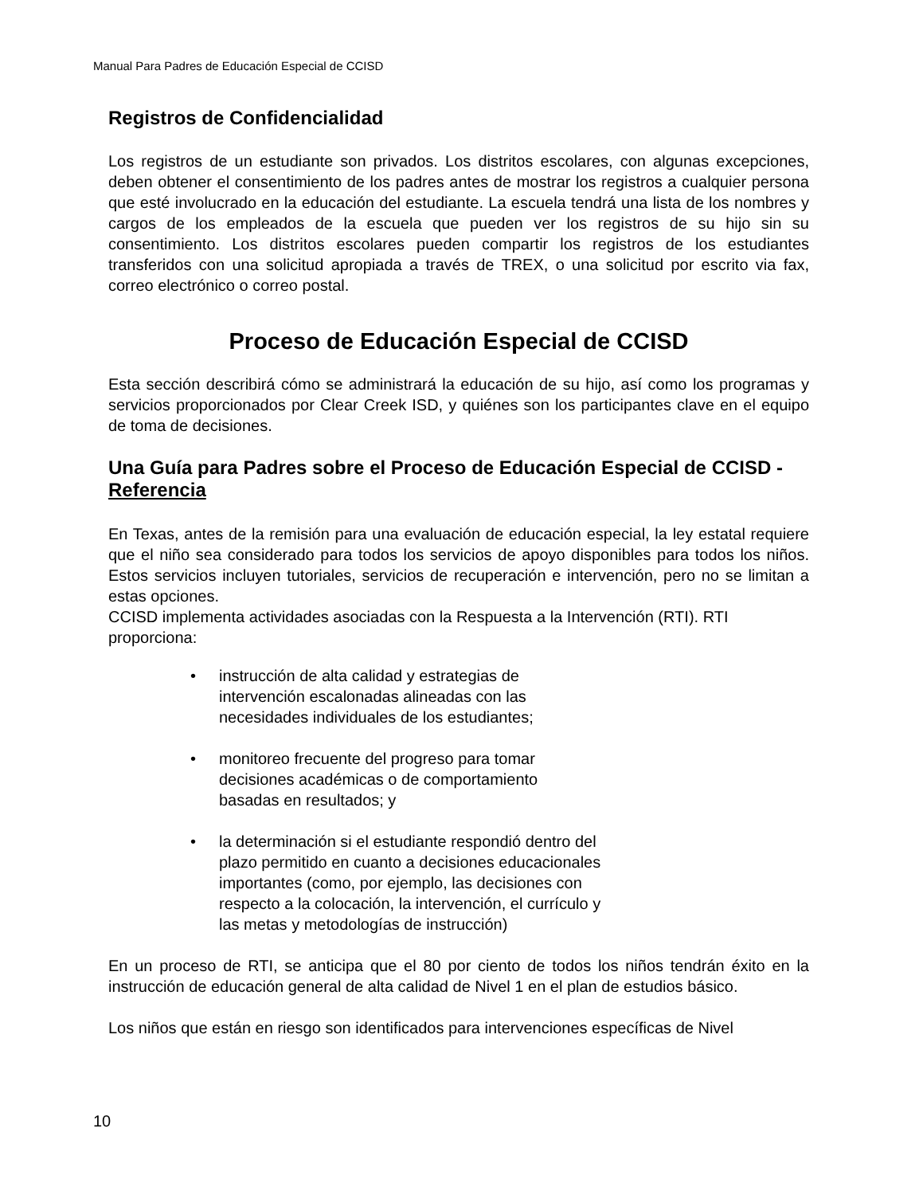Manual Para Padres de Educación Especial de CCISD
Registros de Confidencialidad
Los registros de un estudiante son privados. Los distritos escolares, con algunas excepciones, deben obtener el consentimiento de los padres antes de mostrar los registros a cualquier persona que esté involucrado en la educación del estudiante. La escuela tendrá una lista de los nombres y cargos de los empleados de la escuela que pueden ver los registros de su hijo sin su consentimiento. Los distritos escolares pueden compartir los registros de los estudiantes transferidos con una solicitud apropiada a través de TREX, o una solicitud por escrito via fax, correo electrónico o correo postal.
Proceso de Educación Especial de CCISD
Esta sección describirá cómo se administrará la educación de su hijo, así como los programas y servicios proporcionados por Clear Creek ISD, y quiénes son los participantes clave en el equipo de toma de decisiones.
Una Guía para Padres sobre el Proceso de Educación Especial de CCISD - Referencia
En Texas, antes de la remisión para una evaluación de educación especial, la ley estatal requiere que el niño sea considerado para todos los servicios de apoyo disponibles para todos los niños. Estos servicios incluyen tutoriales, servicios de recuperación e intervención, pero no se limitan a estas opciones.
CCISD implementa actividades asociadas con la Respuesta a la Intervención (RTI). RTI proporciona:
• instrucción de alta calidad y estrategias de intervención escalonadas alineadas con las necesidades individuales de los estudiantes;
• monitoreo frecuente del progreso para tomar decisiones académicas o de comportamiento basadas en resultados; y
• la determinación si el estudiante respondió dentro del plazo permitido en cuanto a decisiones educacionales importantes (como, por ejemplo, las decisiones con respecto a la colocación, la intervención, el currículo y las metas y metodologías de instrucción)
En un proceso de RTI, se anticipa que el 80 por ciento de todos los niños tendrán éxito en la instrucción de educación general de alta calidad de Nivel 1 en el plan de estudios básico.
Los niños que están en riesgo son identificados para intervenciones específicas de Nivel
10